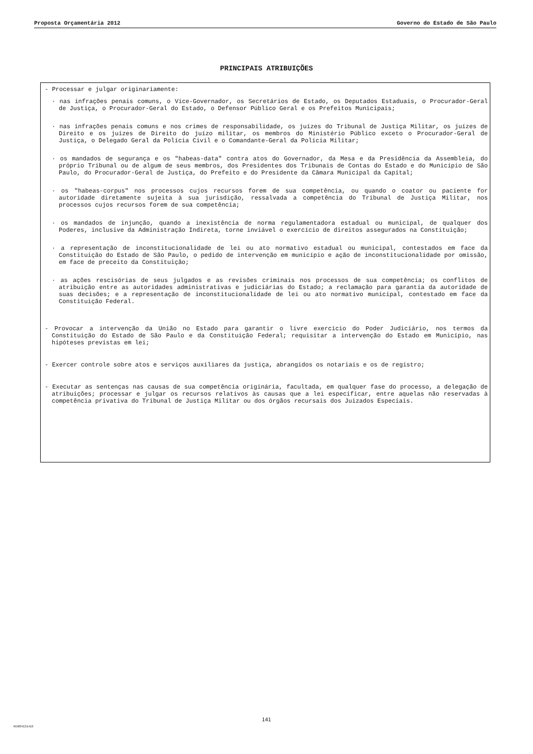Proposta Orçamentária 2012 Governo do Estado de São Paulo
PRINCIPAIS ATRIBUIÇÕES
- Processar e julgar originariamente:
· nas infrações penais comuns, o Vice-Governador, os Secretários de Estado, os Deputados Estaduais, o Procurador-Geral de Justiça, o Procurador-Geral do Estado, o Defensor Público Geral e os Prefeitos Municipais;
· nas infrações penais comuns e nos crimes de responsabilidade, os juízes do Tribunal de Justiça Militar, os juízes de Direito e os juízes de Direito do juízo militar, os membros do Ministério Público exceto o Procurador-Geral de Justiça, o Delegado Geral da Polícia Civil e o Comandante-Geral da Polícia Militar;
· os mandados de segurança e os "habeas-data" contra atos do Governador, da Mesa e da Presidência da Assembleia, do próprio Tribunal ou de algum de seus membros, dos Presidentes dos Tribunais de Contas do Estado e do Município de São Paulo, do Procurador-Geral de Justiça, do Prefeito e do Presidente da Câmara Municipal da Capital;
· os "habeas-corpus" nos processos cujos recursos forem de sua competência, ou quando o coator ou paciente for autoridade diretamente sujeita à sua jurisdição, ressalvada a competência do Tribunal de Justiça Militar, nos processos cujos recursos forem de sua competência;
· os mandados de injunção, quando a inexistência de norma regulamentadora estadual ou municipal, de qualquer dos Poderes, inclusive da Administração Indireta, torne inviável o exercício de direitos assegurados na Constituição;
· a representação de inconstitucionalidade de lei ou ato normativo estadual ou municipal, contestados em face da Constituição do Estado de São Paulo, o pedido de intervenção em município e ação de inconstitucionalidade por omissão, em face de preceito da Constituição;
· as ações rescisórias de seus julgados e as revisões criminais nos processos de sua competência; os conflitos de atribuição entre as autoridades administrativas e judiciárias do Estado; a reclamação para garantia da autoridade de suas decisões; e a representação de inconstitucionalidade de lei ou ato normativo municipal, contestado em face da Constituição Federal.
- Provocar a intervenção da União no Estado para garantir o livre exercício do Poder Judiciário, nos termos da Constituição do Estado de São Paulo e da Constituição Federal; requisitar a intervenção do Estado em Município, nas hipóteses previstas em lei;
- Exercer controle sobre atos e serviços auxiliares da justiça, abrangidos os notariais e os de registro;
- Executar as sentenças nas causas de sua competência originária, facultada, em qualquer fase do processo, a delegação de atribuições; processar e julgar os recursos relativos às causas que a lei especificar, entre aquelas não reservadas à competência privativa do Tribunal de Justiça Militar ou dos órgãos recursais dos Juizados Especiais.
141
455834131410